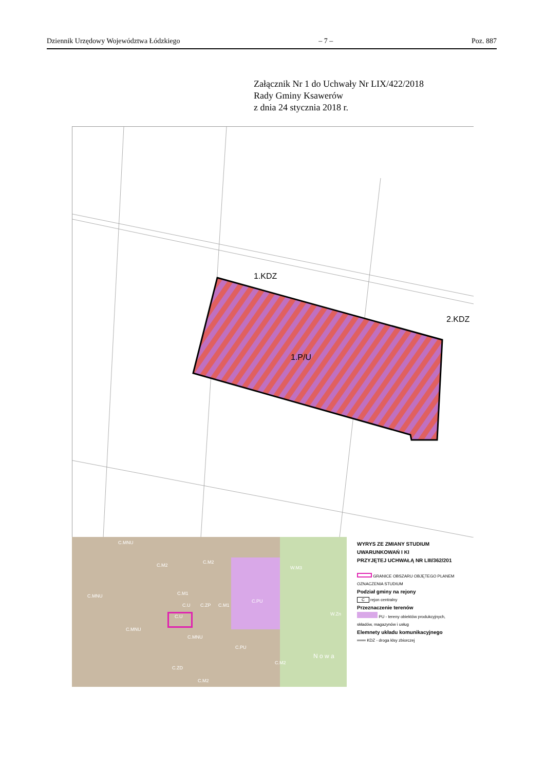Dziennik Urzędowy Województwa Łódzkiego – 7 – Poz. 887
Załącznik Nr 1 do Uchwały Nr LIX/422/2018
Rady Gminy Ksawerów
z dnia 24 stycznia 2018 r.
1.KDZ
2.KDZ
1.P/U
C.MNU
C.M2
C.M2
W.M3
C.MNU C.M1
C.PU
C.U C.ZP C.M1
C.U W.Zn
C.MNU
C.MNU
C.PU
C.M2
N o w a
C.ZD
C.M2
WYRYS ZE ZMIANY STUDIUM UWARUNKOWAŃ I KI
PRZYJĘTEJ UCHWAŁĄ NR LIII/362/201
GRANICE OBSZARU OBJĘTEGO PLANEM
OZNACZENIA STUDIUM
Podział gminy na rejony
C rejon centralny
Przeznaczenie terenów
PU - tereny obiektów produkcyjnych,
składów, magazynów i usług
Elemnety układu komunikacyjnego
═══ KDZ - droga klsy zbiorczej